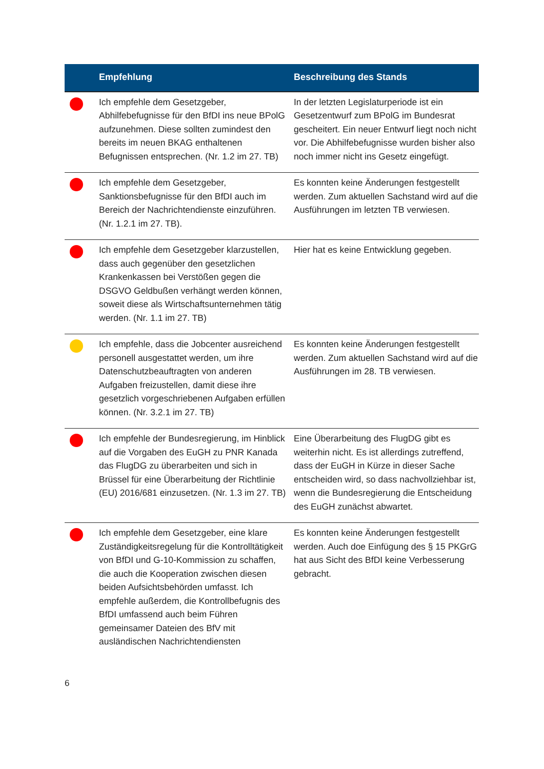| | Empfehlung | Beschreibung des Stands |
| --- | --- | --- |
| | Ich empfehle dem Gesetzgeber, Abhilfebefugnisse für den BfDI ins neue BPolG aufzunehmen. Diese sollten zumindest den bereits im neuen BKAG enthaltenen Befugnissen entsprechen. (Nr. 1.2 im 27. TB) | In der letzten Legislaturperiode ist ein Gesetzentwurf zum BPolG im Bundesrat gescheitert. Ein neuer Entwurf liegt noch nicht vor. Die Abhilfebefugnisse wurden bisher also noch immer nicht ins Gesetz eingefügt. |
| | Ich empfehle dem Gesetzgeber, Sanktionsbefugnisse für den BfDI auch im Bereich der Nachrichtendienste einzuführen. (Nr. 1.2.1 im 27. TB). | Es konnten keine Änderungen festgestellt werden. Zum aktuellen Sachstand wird auf die Ausführungen im letzten TB verwiesen. |
| | Ich empfehle dem Gesetzgeber klarzustellen, dass auch gegenüber den gesetzlichen Krankenkassen bei Verstößen gegen die DSGVO Geldbußen verhängt werden können, soweit diese als Wirtschaftsunternehmen tätig werden. (Nr. 1.1 im 27. TB) | Hier hat es keine Entwicklung gegeben. |
| | Ich empfehle, dass die Jobcenter ausreichend personell ausgestattet werden, um ihre Datenschutzbeauftragten von anderen Aufgaben freizustellen, damit diese ihre gesetzlich vorgeschriebenen Aufgaben erfüllen können. (Nr. 3.2.1 im 27. TB) | Es konnten keine Änderungen festgestellt werden. Zum aktuellen Sachstand wird auf die Ausführungen im 28. TB verwiesen. |
| | Ich empfehle der Bundesregierung, im Hinblick auf die Vorgaben des EuGH zu PNR Kanada das FlugDG zu überarbeiten und sich in Brüssel für eine Überarbeitung der Richtlinie (EU) 2016/681 einzusetzen. (Nr. 1.3 im 27. TB) | Eine Überarbeitung des FlugDG gibt es weiterhin nicht. Es ist allerdings zutreffend, dass der EuGH in Kürze in dieser Sache entscheiden wird, so dass nachvollziehbar ist, wenn die Bundesregierung die Entscheidung des EuGH zunächst abwartet. |
| | Ich empfehle dem Gesetzgeber, eine klare Zuständigkeitsregelung für die Kontrolltätigkeit von BfDI und G-10-Kommission zu schaffen, die auch die Kooperation zwischen diesen beiden Aufsichtsbehörden umfasst. Ich empfehle außerdem, die Kontrollbefugnis des BfDI umfassend auch beim Führen gemeinsamer Dateien des BfV mit ausländischen Nachrichtendiensten | Es konnten keine Änderungen festgestellt werden. Auch doe Einfügung des § 15 PKGrG hat aus Sicht des BfDI keine Verbesserung gebracht. |
6